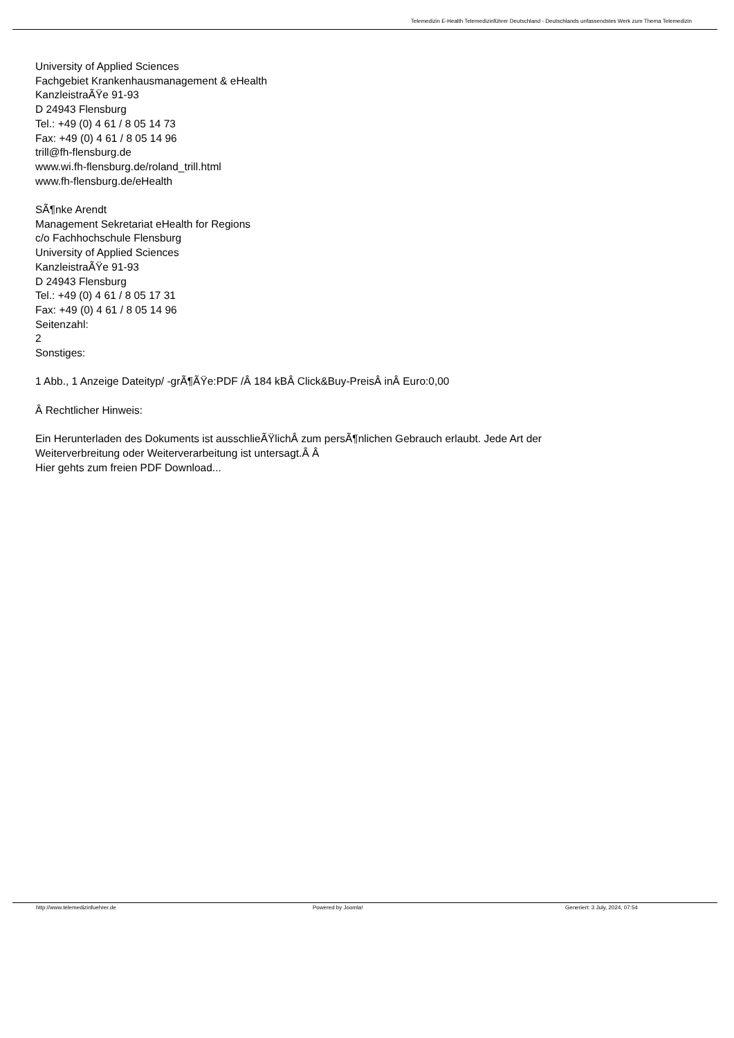Telemedizin E-Health Telemedizinführer Deutschland - Deutschlands unfassendstes Werk zum Thema Telemedizin
University of Applied Sciences
Fachgebiet Krankenhausmanagement & eHealth
KanzleistraÃŸe 91-93
D 24943 Flensburg
Tel.: +49 (0) 4 61 / 8 05 14 73
Fax: +49 (0) 4 61 / 8 05 14 96
trill@fh-flensburg.de
www.wi.fh-flensburg.de/roland_trill.html
www.fh-flensburg.de/eHealth
SÃ¶nke Arendt
Management Sekretariat eHealth for Regions
c/o Fachhochschule Flensburg
University of Applied Sciences
KanzleistraÃŸe 91-93
D 24943 Flensburg
Tel.: +49 (0) 4 61 / 8 05 17 31
Fax: +49 (0) 4 61 / 8 05 14 96
Seitenzahl:
2
Sonstiges:
1 Abb., 1 Anzeige Dateityp/ -grÃ¶ÃŸe:PDF /Â 184 kBÂ Click&Buy-PreisÂ inÂ Euro:0,00
Â Rechtlicher Hinweis:
Ein Herunterladen des Dokuments ist ausschlieÃŸlichÂ zum persÃ¶nlichen Gebrauch erlaubt. Jede Art der
Weiterverbreitung oder Weiterverarbeitung ist untersagt.Â Â
Hier gehts zum freien PDF Download...
http://www.telemedizinfuehrer.de Powered by Joomla! Generiert: 3 July, 2024, 07:54